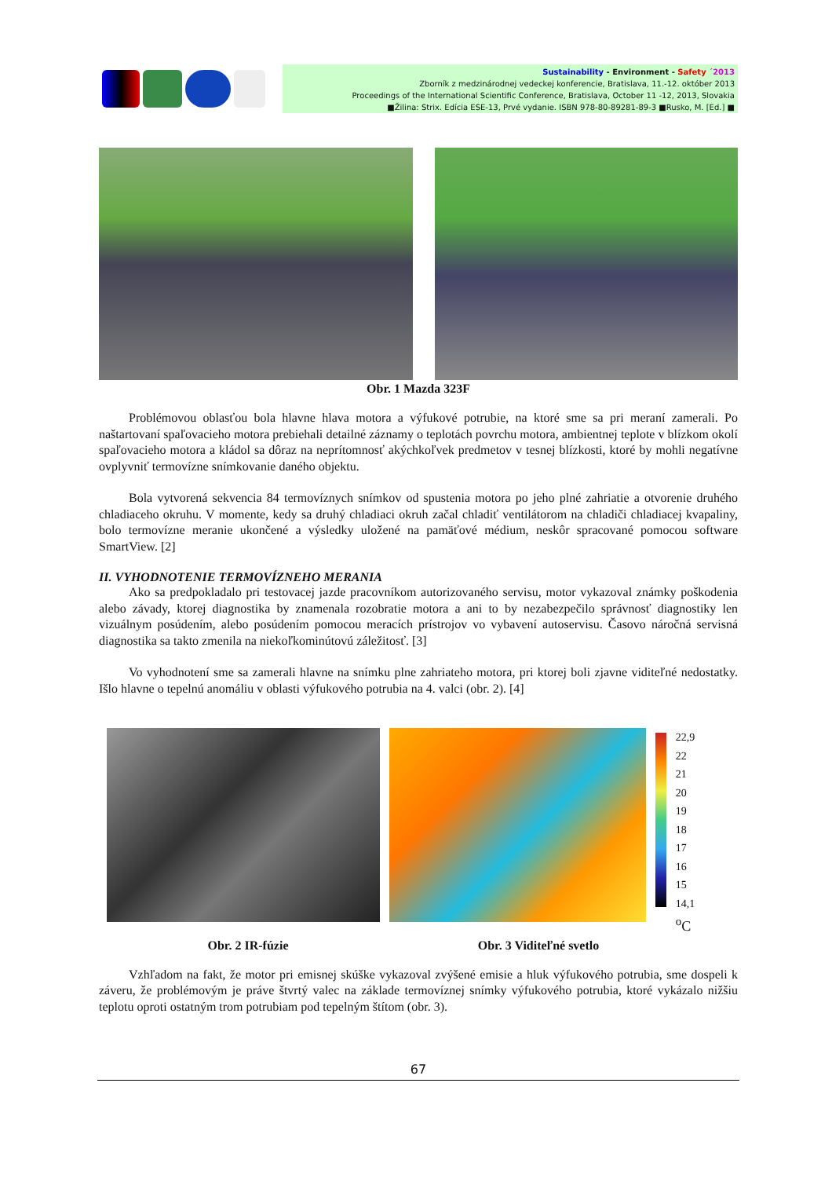Sustainability - Environment - Safety ´2013
Zborník z medzinárodnej vedeckej konferencie, Bratislava, 11.-12. október 2013
Proceedings of the International Scientific Conference, Bratislava, October 11 -12, 2013, Slovakia
■Žilina: Strix. Edícia ESE-13, Prvé vydanie. ISBN 978-80-89281-89-3 ■Rusko, M. [Ed.] ■
Obr. 1 Mazda 323F
Problémovou oblasťou bola hlavne hlava motora a výfukové potrubie, na ktoré sme sa pri meraní zamerali. Po naštartovaní spaľovacieho motora prebiehali detailné záznamy o teplotách povrchu motora, ambientnej teplote v blízkom okolí spaľovacieho motora a kládol sa dôraz na neprítomnosť akýchkoľvek predmetov v tesnej blízkosti, ktoré by mohli negatívne ovplyvniť termovízne snímkovanie daného objektu.
Bola vytvorená sekvencia 84 termovíznych snímkov od spustenia motora po jeho plné zahriatie a otvorenie druhého chladiaceho okruhu. V momente, kedy sa druhý chladiaci okruh začal chladiť ventilátorom na chladiči chladiacej kvapaliny, bolo termovízne meranie ukončené a výsledky uložené na pamäťové médium, neskôr spracované pomocou software SmartView. [2]
II. VYHODNOTENIE TERMOVÍZNEHO MERANIA
Ako sa predpokladalo pri testovacej jazde pracovníkom autorizovaného servisu, motor vykazoval známky poškodenia alebo závady, ktorej diagnostika by znamenala rozobratie motora a ani to by nezabezpečilo správnosť diagnostiky len vizuálnym posúdením, alebo posúdením pomocou meracích prístrojov vo vybavení autoservisu. Časovo náročná servisná diagnostika sa takto zmenila na niekoľkominútovú záležitosť. [3]
Vo vyhodnotení sme sa zamerali hlavne na snímku plne zahriateho motora, pri ktorej boli zjavne viditeľné nedostatky. Išlo hlavne o tepelnú anomáliu v oblasti výfukového potrubia na 4. valci (obr. 2). [4]
22,9
22
21
20
19
18
17
16
15
14,1
<sup>o</sup> C
Obr. 2 IR-fúzie Obr. 3 Viditeľné svetlo
Vzhľadom na fakt, že motor pri emisnej skúške vykazoval zvýšené emisie a hluk výfukového potrubia, sme dospeli k záveru, že problémovým je práve štvrtý valec na základe termovíznej snímky výfukového potrubia, ktoré vykázalo nižšiu teplotu oproti ostatným trom potrubiam pod tepelným štítom (obr. 3).
67